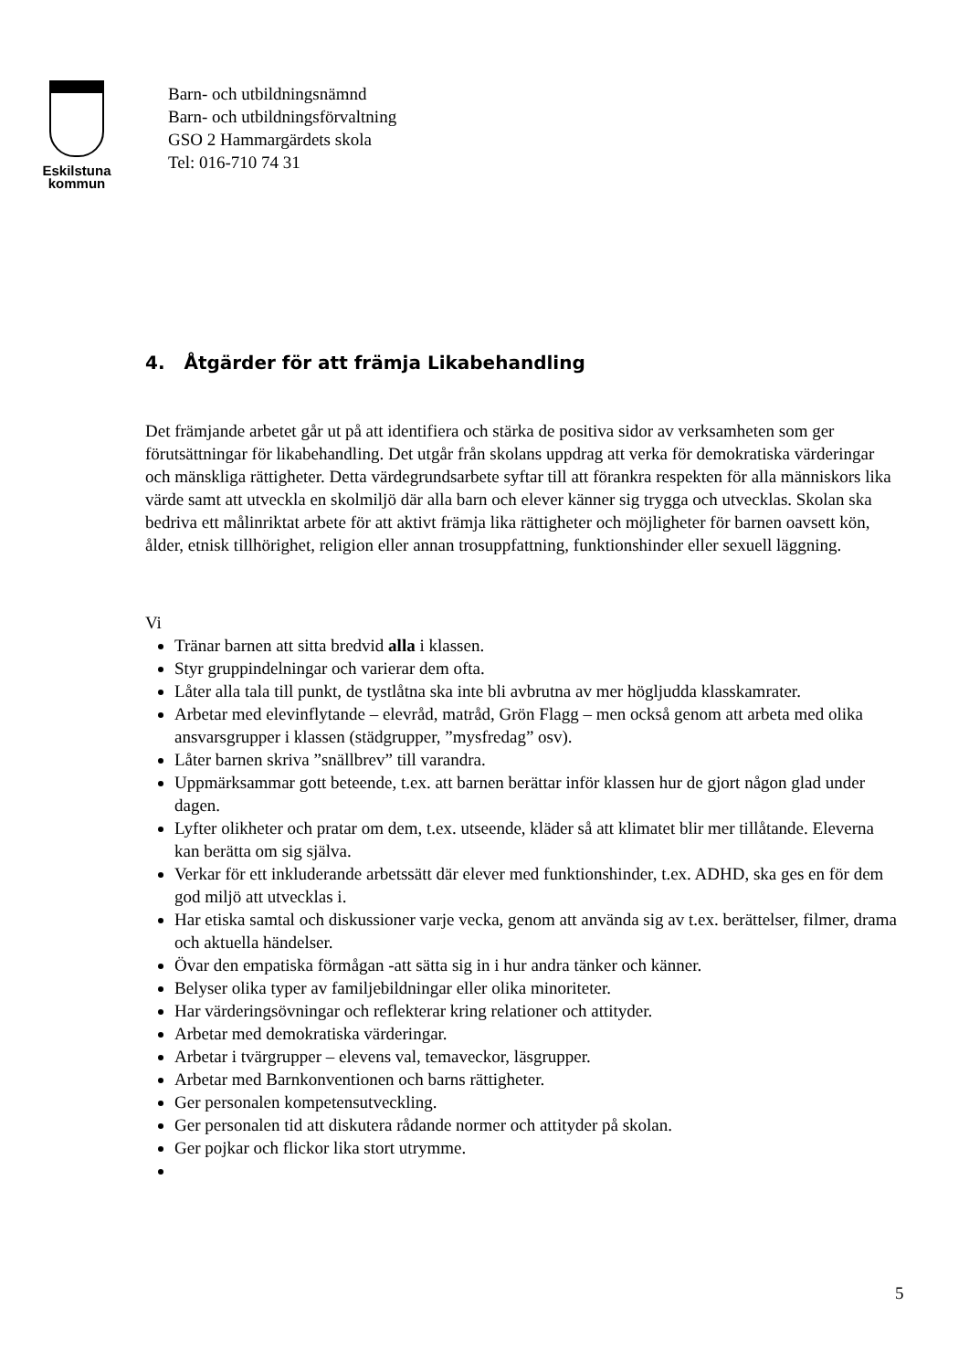Eskilstuna
kommun
Barn- och utbildningsnämnd
Barn- och utbildningsförvaltning
GSO 2 Hammargärdets skola
Tel: 016-710 74 31
4. Åtgärder för att främja Likabehandling
Det främjande arbetet går ut på att identifiera och stärka de positiva sidor av verksamheten som ger förutsättningar för likabehandling. Det utgår från skolans uppdrag att verka för demokratiska värderingar och mänskliga rättigheter. Detta värdegrundsarbete syftar till att förankra respekten för alla människors lika värde samt att utveckla en skolmiljö där alla barn och elever känner sig trygga och utvecklas. Skolan ska bedriva ett målinriktat arbete för att aktivt främja lika rättigheter och möjligheter för barnen oavsett kön, ålder, etnisk tillhörighet, religion eller annan trosuppfattning, funktionshinder eller sexuell läggning.
Vi
Tränar barnen att sitta bredvid alla i klassen.
Styr gruppindelningar och varierar dem ofta.
Låter alla tala till punkt, de tystlåtna ska inte bli avbrutna av mer högljudda klasskamrater.
Arbetar med elevinflytande – elevråd, matråd, Grön Flagg – men också genom att arbeta med olika ansvarsgrupper i klassen (städgrupper, ”mysfredag” osv).
Låter barnen skriva ”snällbrev” till varandra.
Uppmärksammar gott beteende, t.ex. att barnen berättar inför klassen hur de gjort någon glad under dagen.
Lyfter olikheter och pratar om dem, t.ex. utseende, kläder så att klimatet blir mer tillåtande. Eleverna kan berätta om sig själva.
Verkar för ett inkluderande arbetssätt där elever med funktionshinder, t.ex. ADHD, ska ges en för dem god miljö att utvecklas i.
Har etiska samtal och diskussioner varje vecka, genom att använda sig av t.ex. berättelser, filmer, drama och aktuella händelser.
Övar den empatiska förmågan -att sätta sig in i hur andra tänker och känner.
Belyser olika typer av familjebildningar eller olika minoriteter.
Har värderingsövningar och reflekterar kring relationer och attityder.
Arbetar med demokratiska värderingar.
Arbetar i tvärgrupper – elevens val, temaveckor, läsgrupper.
Arbetar med Barnkonventionen och barns rättigheter.
Ger personalen kompetensutveckling.
Ger personalen tid att diskutera rådande normer och attityder på skolan.
Ger pojkar och flickor lika stort utrymme.
5